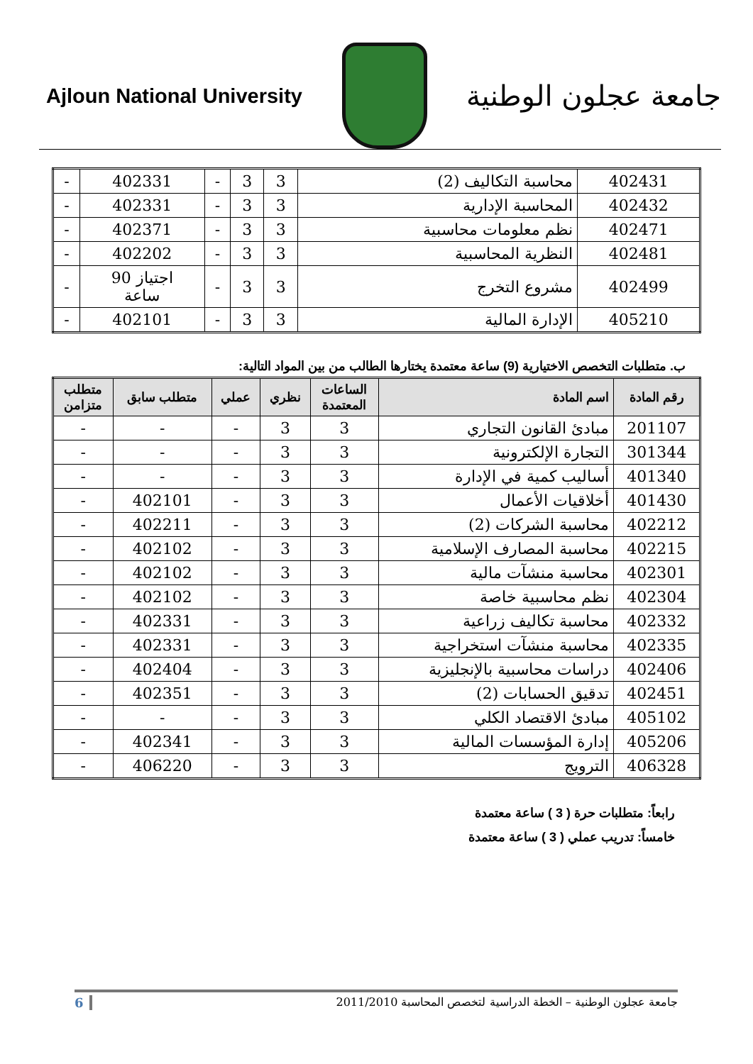Ajloun National University
جامعة عجلون الوطنية
| 402431 | محاسبة التكاليف (2) | 3 | 3 | - | 402331 | - |
| 402432 | المحاسبة الإدارية | 3 | 3 | - | 402331 | - |
| 402471 | نظم معلومات محاسبية | 3 | 3 | - | 402371 | - |
| 402481 | النظرية المحاسبية | 3 | 3 | - | 402202 | - |
| 402499 | مشروع التخرج | 3 | 3 | - | اجتياز 90 ساعة | - |
| 405210 | الإدارة المالية | 3 | 3 | - | 402101 | - |
ب. متطلبات التخصص الاختيارية (9) ساعة معتمدة يختارها الطالب من بين المواد التالية:
| رقم المادة | اسم المادة | الساعات المعتمدة | نظري | عملي | متطلب سابق | متطلب متزامن |
| --- | --- | --- | --- | --- | --- | --- |
| 201107 | مبادئ القانون التجاري | 3 | 3 | - | - | - |
| 301344 | التجارة الإلكترونية | 3 | 3 | - | - | - |
| 401340 | أساليب كمية في الإدارة | 3 | 3 | - | - | - |
| 401430 | أخلاقيات الأعمال | 3 | 3 | - | 402101 | - |
| 402212 | محاسبة الشركات (2) | 3 | 3 | - | 402211 | - |
| 402215 | محاسبة المصارف الإسلامية | 3 | 3 | - | 402102 | - |
| 402301 | محاسبة منشآت مالية | 3 | 3 | - | 402102 | - |
| 402304 | نظم محاسبية خاصة | 3 | 3 | - | 402102 | - |
| 402332 | محاسبة تكاليف زراعية | 3 | 3 | - | 402331 | - |
| 402335 | محاسبة منشآت استخراجية | 3 | 3 | - | 402331 | - |
| 402406 | دراسات محاسبية بالإنجليزية | 3 | 3 | - | 402404 | - |
| 402451 | تدقيق الحسابات (2) | 3 | 3 | - | 402351 | - |
| 405102 | مبادئ الاقتصاد الكلي | 3 | 3 | - | - | - |
| 405206 | إدارة المؤسسات المالية | 3 | 3 | - | 402341 | - |
| 406328 | الترويج | 3 | 3 | - | 406220 | - |
رابعاً: متطلبات حرة ( 3 ) ساعة معتمدة
خامساً: تدريب عملي ( 3 ) ساعة معتمدة
جامعة عجلون الوطنية – الخطة الدراسية لتخصص المحاسبة 2011/2010 6